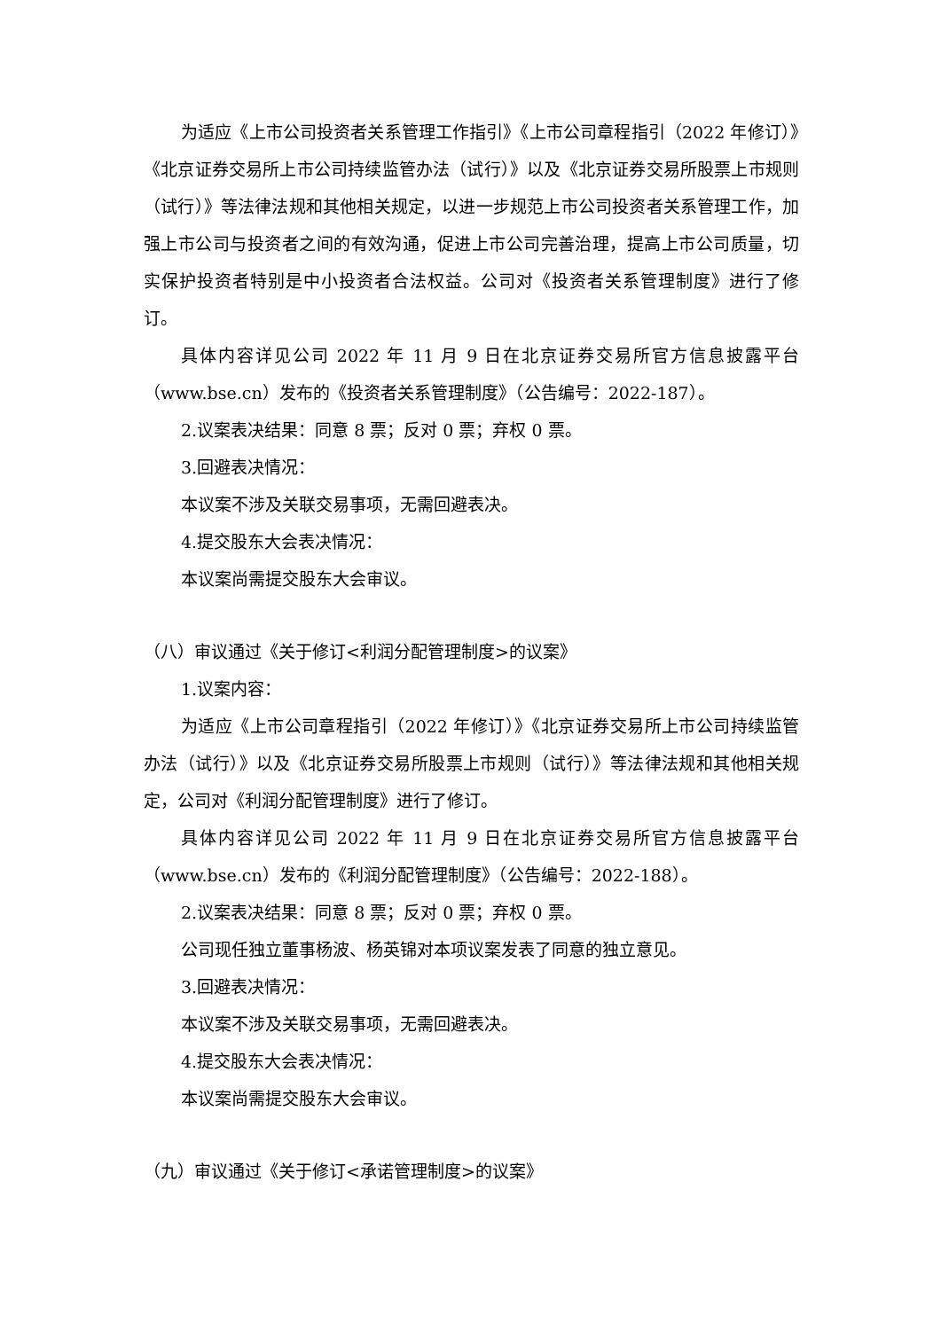为适应《上市公司投资者关系管理工作指引》《上市公司章程指引（2022 年修订）》《北京证券交易所上市公司持续监管办法（试行）》以及《北京证券交易所股票上市规则（试行）》等法律法规和其他相关规定，以进一步规范上市公司投资者关系管理工作，加强上市公司与投资者之间的有效沟通，促进上市公司完善治理，提高上市公司质量，切实保护投资者特别是中小投资者合法权益。公司对《投资者关系管理制度》进行了修订。
具体内容详见公司 2022 年 11 月 9 日在北京证券交易所官方信息披露平台（www.bse.cn）发布的《投资者关系管理制度》（公告编号：2022-187）。
2.议案表决结果：同意 8 票；反对 0 票；弃权 0 票。
3.回避表决情况：
本议案不涉及关联交易事项，无需回避表决。
4.提交股东大会表决情况：
本议案尚需提交股东大会审议。
（八）审议通过《关于修订<利润分配管理制度>的议案》
1.议案内容：
为适应《上市公司章程指引（2022 年修订）》《北京证券交易所上市公司持续监管办法（试行）》以及《北京证券交易所股票上市规则（试行）》等法律法规和其他相关规定，公司对《利润分配管理制度》进行了修订。
具体内容详见公司 2022 年 11 月 9 日在北京证券交易所官方信息披露平台（www.bse.cn）发布的《利润分配管理制度》（公告编号：2022-188）。
2.议案表决结果：同意 8 票；反对 0 票；弃权 0 票。
公司现任独立董事杨波、杨英锦对本项议案发表了同意的独立意见。
3.回避表决情况：
本议案不涉及关联交易事项，无需回避表决。
4.提交股东大会表决情况：
本议案尚需提交股东大会审议。
（九）审议通过《关于修订<承诺管理制度>的议案》